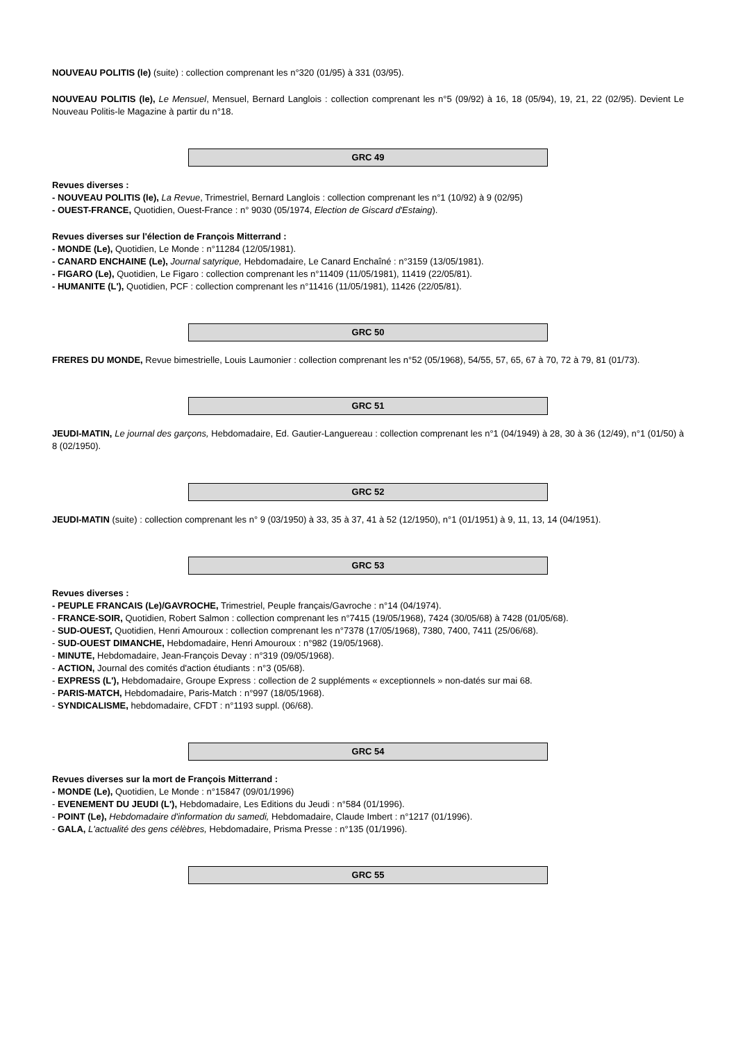NOUVEAU POLITIS (le) (suite) : collection comprenant les n°320 (01/95) à 331 (03/95).
NOUVEAU POLITIS (le), Le Mensuel, Mensuel, Bernard Langlois : collection comprenant les n°5 (09/92) à 16, 18 (05/94), 19, 21, 22 (02/95). Devient Le Nouveau Politis-le Magazine à partir du n°18.
GRC 49
Revues diverses :
- NOUVEAU POLITIS (le), La Revue, Trimestriel, Bernard Langlois : collection comprenant les n°1 (10/92) à 9 (02/95)
- OUEST-FRANCE, Quotidien, Ouest-France : n° 9030 (05/1974, Election de Giscard d'Estaing).
Revues diverses sur l'élection de François Mitterrand :
- MONDE (Le), Quotidien, Le Monde : n°11284 (12/05/1981).
- CANARD ENCHAINE (Le), Journal satyrique, Hebdomadaire, Le Canard Enchaîné : n°3159 (13/05/1981).
- FIGARO (Le), Quotidien, Le Figaro : collection comprenant les n°11409 (11/05/1981), 11419 (22/05/81).
- HUMANITE (L'), Quotidien, PCF : collection comprenant les n°11416 (11/05/1981), 11426 (22/05/81).
GRC 50
FRERES DU MONDE, Revue bimestrielle, Louis Laumonier : collection comprenant les n°52 (05/1968), 54/55, 57, 65, 67 à 70, 72 à 79, 81 (01/73).
GRC 51
JEUDI-MATIN, Le journal des garçons, Hebdomadaire, Ed. Gautier-Languereau : collection comprenant les n°1 (04/1949) à 28, 30 à 36 (12/49), n°1 (01/50) à 8 (02/1950).
GRC 52
JEUDI-MATIN (suite) : collection comprenant les n° 9 (03/1950) à 33, 35 à 37, 41 à 52 (12/1950), n°1 (01/1951) à 9, 11, 13, 14 (04/1951).
GRC 53
Revues diverses :
- PEUPLE FRANCAIS (Le)/GAVROCHE, Trimestriel, Peuple français/Gavroche : n°14 (04/1974).
- FRANCE-SOIR, Quotidien, Robert Salmon : collection comprenant les n°7415 (19/05/1968), 7424 (30/05/68) à 7428 (01/05/68).
- SUD-OUEST, Quotidien, Henri Amouroux : collection comprenant les n°7378 (17/05/1968), 7380, 7400, 7411 (25/06/68).
- SUD-OUEST DIMANCHE, Hebdomadaire, Henri Amouroux : n°982 (19/05/1968).
- MINUTE, Hebdomadaire, Jean-François Devay : n°319 (09/05/1968).
- ACTION, Journal des comités d'action étudiants : n°3 (05/68).
- EXPRESS (L'), Hebdomadaire, Groupe Express : collection de 2 suppléments « exceptionnels » non-datés sur mai 68.
- PARIS-MATCH, Hebdomadaire, Paris-Match : n°997 (18/05/1968).
- SYNDICALISME, hebdomadaire, CFDT : n°1193 suppl. (06/68).
GRC 54
Revues diverses sur la mort de François Mitterrand :
- MONDE (Le), Quotidien, Le Monde : n°15847 (09/01/1996)
- EVENEMENT DU JEUDI (L'), Hebdomadaire, Les Editions du Jeudi : n°584 (01/1996).
- POINT (Le), Hebdomadaire d'information du samedi, Hebdomadaire, Claude Imbert : n°1217 (01/1996).
- GALA, L'actualité des gens célèbres, Hebdomadaire, Prisma Presse : n°135 (01/1996).
GRC 55